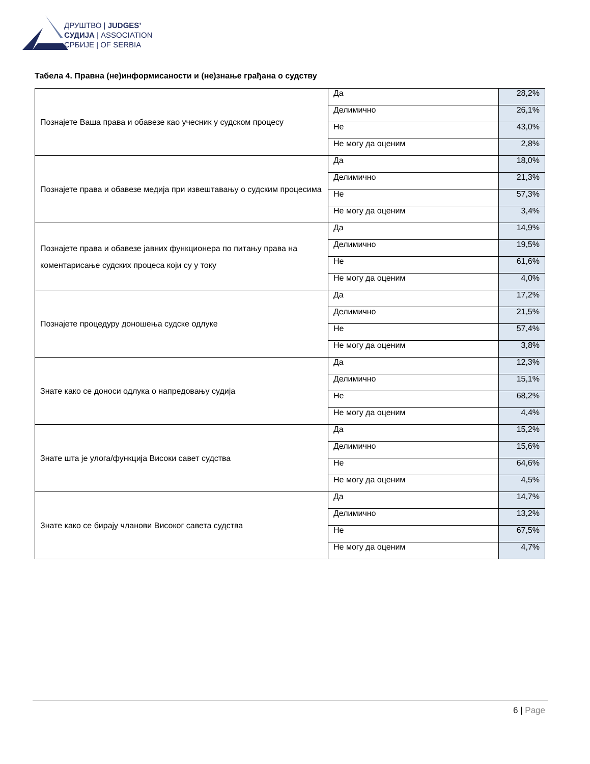ДРУШТВО | JUDGES’
СУДИЈА | ASSOCIATION
СРБИЈЕ | OF SERBIA
Табела 4. Правна (не)информисаности и (не)знање грађана о судству
| Познајете Ваша права и обавезе као учесник у судском процесу | Да | 28,2% |
| | Делимично | 26,1% |
| | Не | 43,0% |
| | Не могу да оценим | 2,8% |
| Познајете права и обавезе медија при извештавању о судским процесима | Да | 18,0% |
| | Делимично | 21,3% |
| | Не | 57,3% |
| | Не могу да оценим | 3,4% |
| Познајете права и обавезе јавних функционера по питању права на коментарисање судских процеса који су у току | Да | 14,9% |
| | Делимично | 19,5% |
| | Не | 61,6% |
| | Не могу да оценим | 4,0% |
| Познајете процедуру доношења судске одлуке | Да | 17,2% |
| | Делимично | 21,5% |
| | Не | 57,4% |
| | Не могу да оценим | 3,8% |
| Знате како се доноси одлука о напредовању судија | Да | 12,3% |
| | Делимично | 15,1% |
| | Не | 68,2% |
| | Не могу да оценим | 4,4% |
| Знате шта је улога/функција Високи савет судства | Да | 15,2% |
| | Делимично | 15,6% |
| | Не | 64,6% |
| | Не могу да оценим | 4,5% |
| Знате како се бирају чланови Високог савета судства | Да | 14,7% |
| | Делимично | 13,2% |
| | Не | 67,5% |
| | Не могу да оценим | 4,7% |
6 | Page